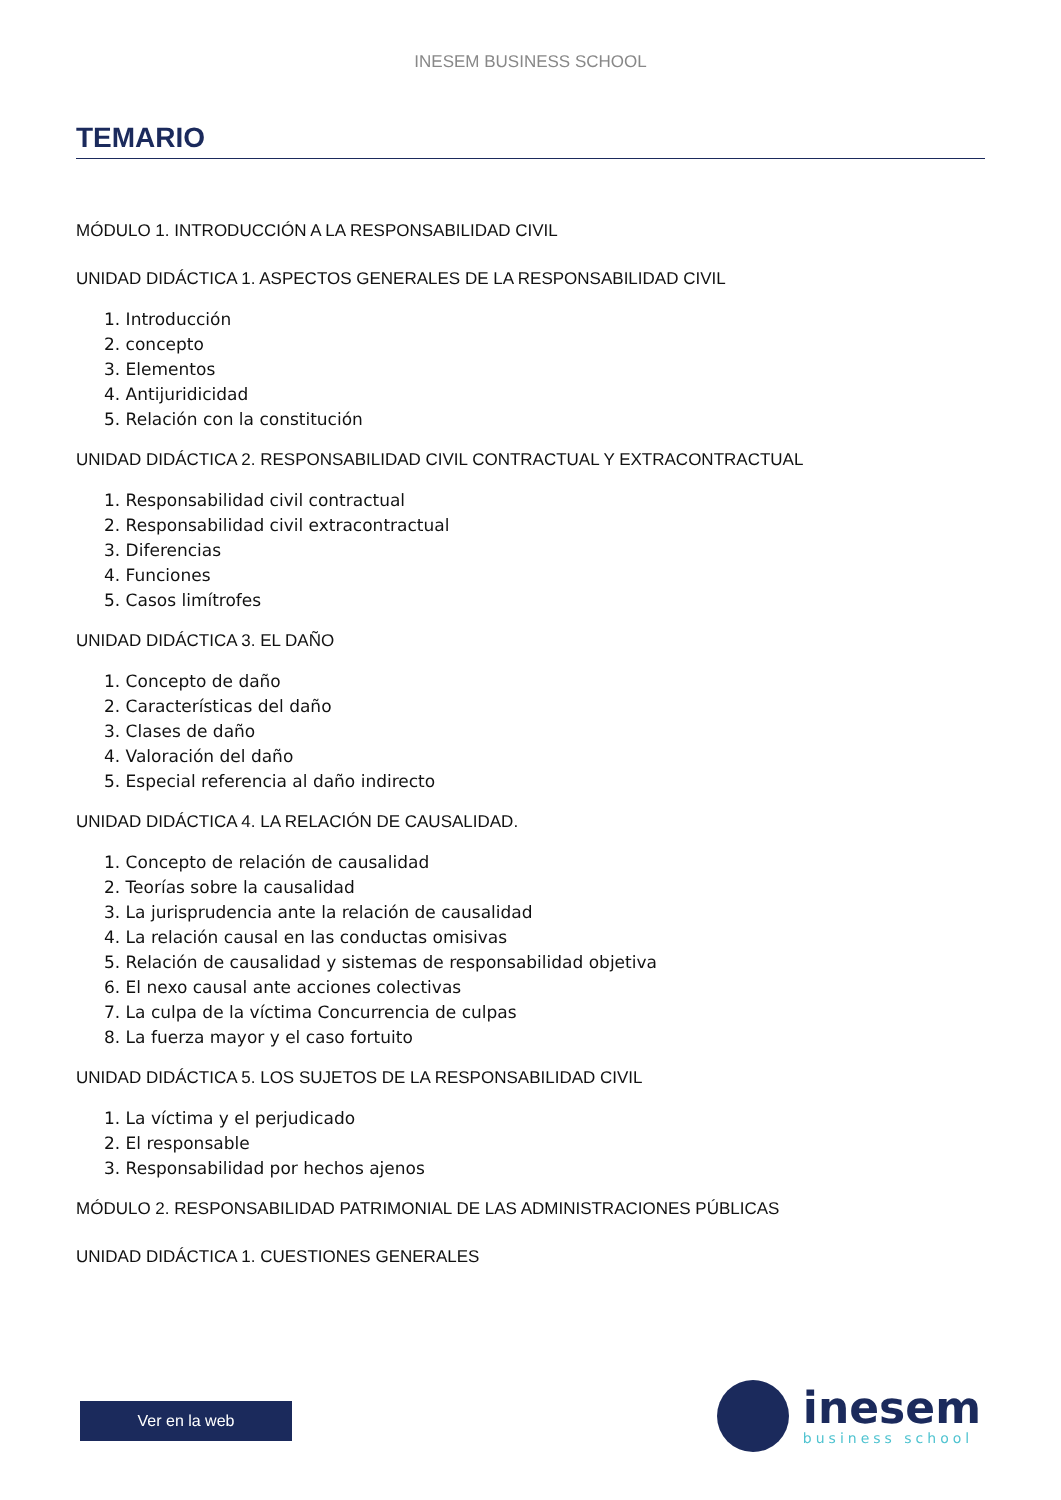INESEM BUSINESS SCHOOL
TEMARIO
MÓDULO 1. INTRODUCCIÓN A LA RESPONSABILIDAD CIVIL
UNIDAD DIDÁCTICA 1. ASPECTOS GENERALES DE LA RESPONSABILIDAD CIVIL
1. Introducción
2. concepto
3. Elementos
4. Antijuridicidad
5. Relación con la constitución
UNIDAD DIDÁCTICA 2. RESPONSABILIDAD CIVIL CONTRACTUAL Y EXTRACONTRACTUAL
1. Responsabilidad civil contractual
2. Responsabilidad civil extracontractual
3. Diferencias
4. Funciones
5. Casos limítrofes
UNIDAD DIDÁCTICA 3. EL DAÑO
1. Concepto de daño
2. Características del daño
3. Clases de daño
4. Valoración del daño
5. Especial referencia al daño indirecto
UNIDAD DIDÁCTICA 4. LA RELACIÓN DE CAUSALIDAD.
1. Concepto de relación de causalidad
2. Teorías sobre la causalidad
3. La jurisprudencia ante la relación de causalidad
4. La relación causal en las conductas omisivas
5. Relación de causalidad y sistemas de responsabilidad objetiva
6. El nexo causal ante acciones colectivas
7. La culpa de la víctima Concurrencia de culpas
8. La fuerza mayor y el caso fortuito
UNIDAD DIDÁCTICA 5. LOS SUJETOS DE LA RESPONSABILIDAD CIVIL
1. La víctima y el perjudicado
2. El responsable
3. Responsabilidad por hechos ajenos
MÓDULO 2. RESPONSABILIDAD PATRIMONIAL DE LAS ADMINISTRACIONES PÚBLICAS
UNIDAD DIDÁCTICA 1. CUESTIONES GENERALES
Ver en la web
inesem
business school